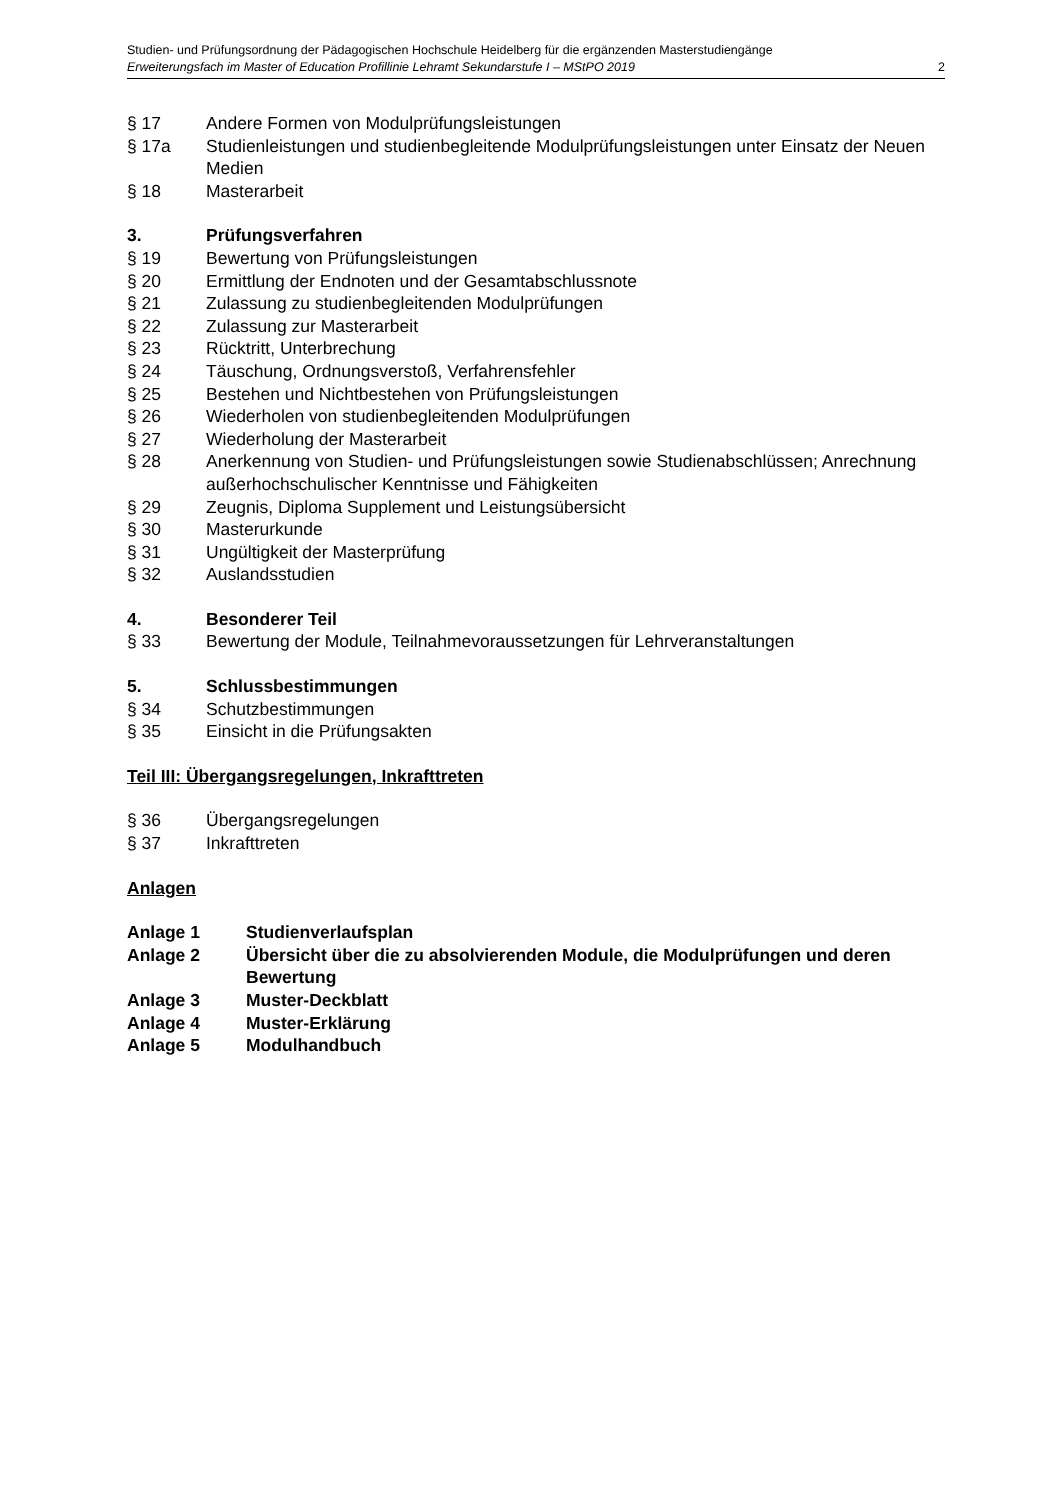Studien- und Prüfungsordnung der Pädagogischen Hochschule Heidelberg für die ergänzenden Masterstudiengänge
Erweiterungsfach im Master of Education Profillinie Lehramt Sekundarstufe I – MStPO 2019 2
§ 17 Andere Formen von Modulprüfungsleistungen
§ 17a Studienleistungen und studienbegleitende Modulprüfungsleistungen unter Einsatz der Neuen Medien
§ 18 Masterarbeit
3. Prüfungsverfahren
§ 19 Bewertung von Prüfungsleistungen
§ 20 Ermittlung der Endnoten und der Gesamtabschlussnote
§ 21 Zulassung zu studienbegleitenden Modulprüfungen
§ 22 Zulassung zur Masterarbeit
§ 23 Rücktritt, Unterbrechung
§ 24 Täuschung, Ordnungsverstoß, Verfahrensfehler
§ 25 Bestehen und Nichtbestehen von Prüfungsleistungen
§ 26 Wiederholen von studienbegleitenden Modulprüfungen
§ 27 Wiederholung der Masterarbeit
§ 28 Anerkennung von Studien- und Prüfungsleistungen sowie Studienabschlüssen; Anrechnung außerhochschulischer Kenntnisse und Fähigkeiten
§ 29 Zeugnis, Diploma Supplement und Leistungsübersicht
§ 30 Masterurkunde
§ 31 Ungültigkeit der Masterprüfung
§ 32 Auslandsstudien
4. Besonderer Teil
§ 33 Bewertung der Module, Teilnahmevoraussetzungen für Lehrveranstaltungen
5. Schlussbestimmungen
§ 34 Schutzbestimmungen
§ 35 Einsicht in die Prüfungsakten
Teil III: Übergangsregelungen, Inkrafttreten
§ 36 Übergangsregelungen
§ 37 Inkrafttreten
Anlagen
Anlage 1 Studienverlaufsplan
Anlage 2 Übersicht über die zu absolvierenden Module, die Modulprüfungen und deren Bewertung
Anlage 3 Muster-Deckblatt
Anlage 4 Muster-Erklärung
Anlage 5 Modulhandbuch